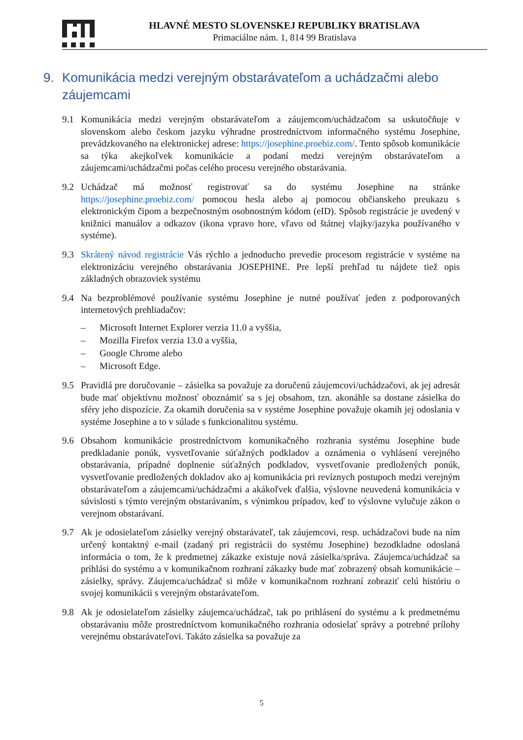HLAVNÉ MESTO SLOVENSKEJ REPUBLIKY BRATISLAVA
Primaciálne nám. 1, 814 99 Bratislava
9. Komunikácia medzi verejným obstarávateľom a uchádzačmi alebo záujemcami
9.1 Komunikácia medzi verejným obstarávateľom a záujemcom/uchádzačom sa uskutočňuje v slovenskom alebo českom jazyku výhradne prostredníctvom informačného systému Josephine, prevádzkovaného na elektronickej adrese: https://josephine.proebiz.com/. Tento spôsob komunikácie sa týka akejkoľvek komunikácie a podaní medzi verejným obstarávateľom a záujemcami/uchádzačmi počas celého procesu verejného obstarávania.
9.2 Uchádzač má možnosť registrovať sa do systému Josephine na stránke https://josephine.proebiz.com/ pomocou hesla alebo aj pomocou občianskeho preukazu s elektronickým čipom a bezpečnostným osobnostným kódom (eID). Spôsob registrácie je uvedený v knižnici manuálov a odkazov (ikona vpravo hore, vľavo od štátnej vlajky/jazyka používaného v systéme).
9.3 Skrátený návod registrácie Vás rýchlo a jednoducho prevedie procesom registrácie v systéme na elektronizáciu verejného obstarávania JOSEPHINE. Pre lepší prehľad tu nájdete tiež opis základných obrazoviek systému
9.4 Na bezproblémové používanie systému Josephine je nutné používať jeden z podporovaných internetových prehliadačov:
– Microsoft Internet Explorer verzia 11.0 a vyššia,
– Mozilla Firefox verzia 13.0 a vyššia,
– Google Chrome alebo
– Microsoft Edge.
9.5 Pravidlá pre doručovanie – zásielka sa považuje za doručenú záujemcovi/uchádzačovi, ak jej adresát bude mať objektívnu možnosť oboznámiť sa s jej obsahom, tzn. akonáhle sa dostane zásielka do sféry jeho dispozície. Za okamih doručenia sa v systéme Josephine považuje okamih jej odoslania v systéme Josephine a to v súlade s funkcionalitou systému.
9.6 Obsahom komunikácie prostredníctvom komunikačného rozhrania systému Josephine bude predkladanie ponúk, vysvetľovanie súťažných podkladov a oznámenia o vyhlásení verejného obstarávania, prípadné doplnenie súťažných podkladov, vysvetľovanie predložených ponúk, vysvetľovanie predložených dokladov ako aj komunikácia pri revíznych postupoch medzi verejným obstarávateľom a záujemcami/uchádzačmi a akákoľvek ďalšia, výslovne neuvedená komunikácia v súvislosti s týmto verejným obstarávaním, s výnimkou prípadov, keď to výslovne vylučuje zákon o verejnom obstarávaní.
9.7 Ak je odosielateľom zásielky verejný obstarávateľ, tak záujemcovi, resp. uchádzačovi bude na ním určený kontaktný e-mail (zadaný pri registrácii do systému Josephine) bezodkladne odoslaná informácia o tom, že k predmetnej zákazke existuje nová zásielka/správa. Záujemca/uchádzač sa prihlási do systému a v komunikačnom rozhraní zákazky bude mať zobrazený obsah komunikácie – zásielky, správy. Záujemca/uchádzač si môže v komunikačnom rozhraní zobraziť celú históriu o svojej komunikácii s verejným obstarávateľom.
9.8 Ak je odosielateľom zásielky záujemca/uchádzač, tak po prihlásení do systému a k predmetnému obstarávaniu môže prostredníctvom komunikačného rozhrania odosielať správy a potrebné prílohy verejnému obstarávateľovi. Takáto zásielka sa považuje za
5